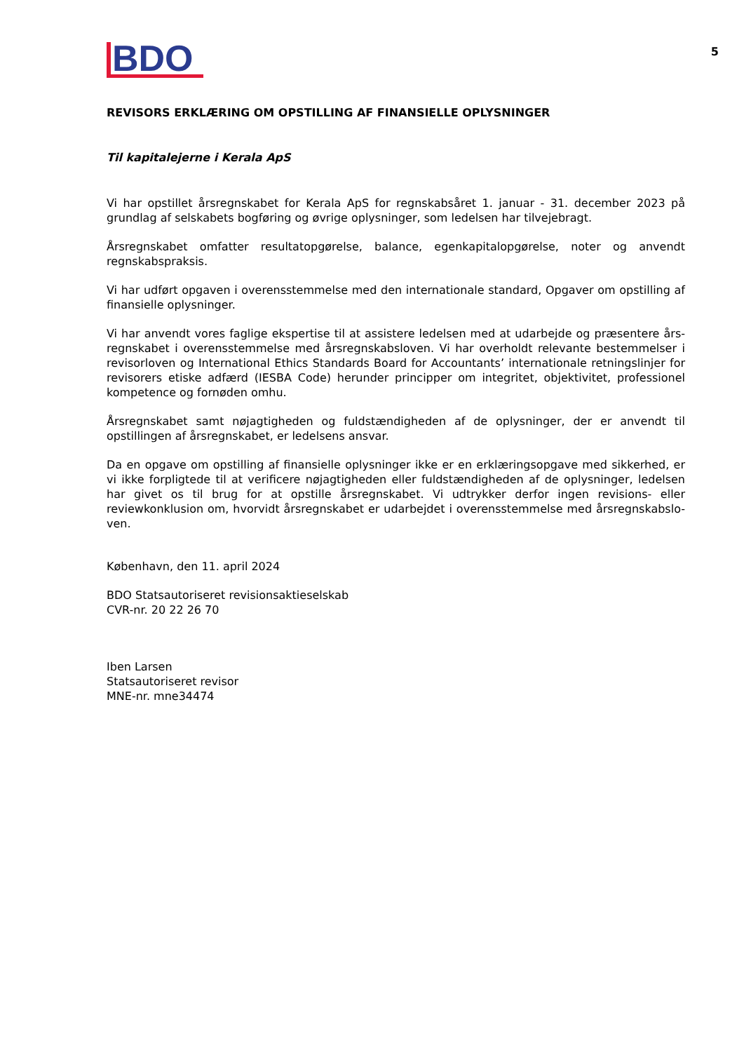BDO
5
REVISORS ERKLÆRING OM OPSTILLING AF FINANSIELLE OPLYSNINGER
Til kapitalejerne i Kerala ApS
Vi har opstillet årsregnskabet for Kerala ApS for regnskabsåret 1. januar - 31. december 2023 på grundlag af selskabets bogføring og øvrige oplysninger, som ledelsen har tilvejebragt.
Årsregnskabet omfatter resultatopgørelse, balance, egenkapitalopgørelse, noter og anvendt regnskabspraksis.
Vi har udført opgaven i overensstemmelse med den internationale standard, Opgaver om opstilling af finansielle oplysninger.
Vi har anvendt vores faglige ekspertise til at assistere ledelsen med at udarbejde og præsentere års-regnskabet i overensstemmelse med årsregnskabsloven. Vi har overholdt relevante bestemmelser i revisorloven og International Ethics Standards Board for Accountants’ internationale retningslinjer for revisorers etiske adfærd (IESBA Code) herunder principper om integritet, objektivitet, professionel kompetence og fornøden omhu.
Årsregnskabet samt nøjagtigheden og fuldstændigheden af de oplysninger, der er anvendt til opstillingen af årsregnskabet, er ledelsens ansvar.
Da en opgave om opstilling af finansielle oplysninger ikke er en erklæringsopgave med sikkerhed, er vi ikke forpligtede til at verificere nøjagtigheden eller fuldstændigheden af de oplysninger, ledelsen har givet os til brug for at opstille årsregnskabet. Vi udtrykker derfor ingen revisions- eller reviewkonklusion om, hvorvidt årsregnskabet er udarbejdet i overensstemmelse med årsregnskabslo-ven.
København, den 11. april 2024
BDO Statsautoriseret revisionsaktieselskab
CVR-nr. 20 22 26 70
Iben Larsen
Statsautoriseret revisor
MNE-nr. mne34474